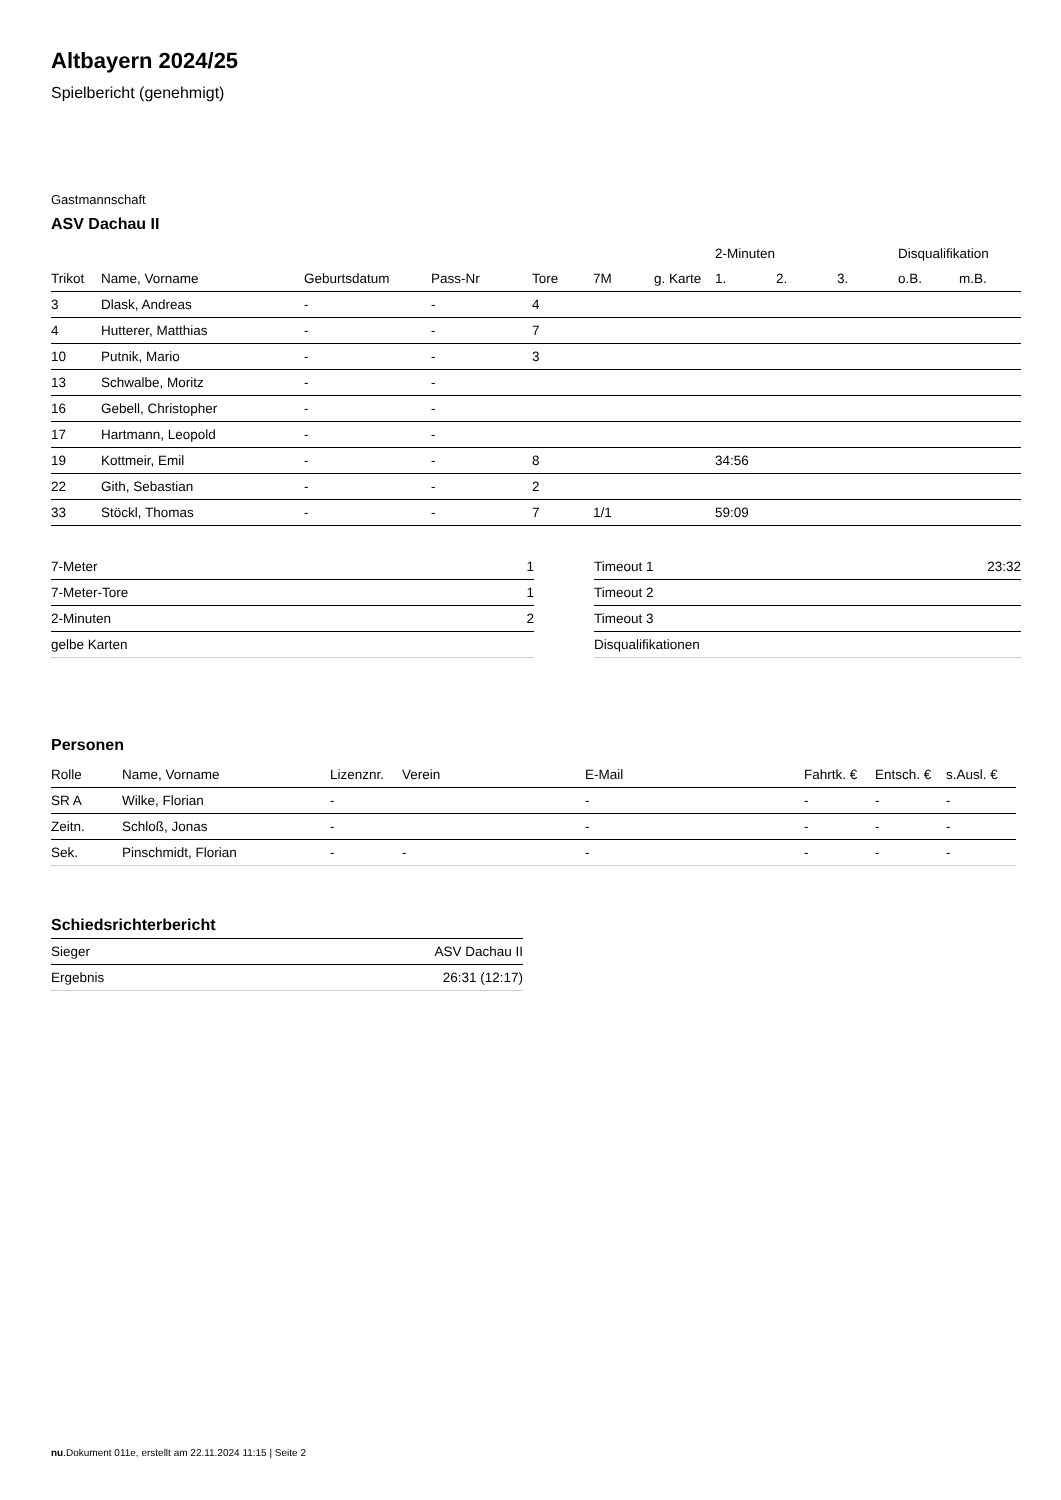Altbayern 2024/25
Spielbericht (genehmigt)
Gastmannschaft
ASV Dachau II
| | | | | | | | 2-Minuten | | | Disqualifikation | |
| --- | --- | --- | --- | --- | --- | --- | --- | --- | --- | --- | --- |
| Trikot | Name, Vorname | Geburtsdatum | Pass-Nr | Tore | 7M | g. Karte | 1. | 2. | 3. | o.B. | m.B. |
| 3 | Dlask, Andreas | - | - | 4 | | | | | | | |
| 4 | Hutterer, Matthias | - | - | 7 | | | | | | | |
| 10 | Putnik, Mario | - | - | 3 | | | | | | | |
| 13 | Schwalbe, Moritz | - | - | | | | | | | | |
| 16 | Gebell, Christopher | - | - | | | | | | | | |
| 17 | Hartmann, Leopold | - | - | | | | | | | | |
| 19 | Kottmeir, Emil | - | - | 8 | | | 34:56 | | | | |
| 22 | Gith, Sebastian | - | - | 2 | | | | | | | |
| 33 | Stöckl, Thomas | - | - | 7 | 1/1 | | 59:09 | | | | |
| 7-Meter | 1 |
| 7-Meter-Tore | 1 |
| 2-Minuten | 2 |
| gelbe Karten | |
| Timeout 1 | 23:32 |
| Timeout 2 | |
| Timeout 3 | |
| Disqualifikationen | |
Personen
| Rolle | Name, Vorname | Lizenznr. | Verein | E-Mail | Fahrtk. € | Entsch. € | s.Ausl. € |
| --- | --- | --- | --- | --- | --- | --- | --- |
| SR A | Wilke, Florian | - | | - | - | - | - |
| Zeitn. | Schloß, Jonas | - | | - | - | - | - |
| Sek. | Pinschmidt, Florian | - | - | - | - | - | - |
Schiedsrichterbericht
| Sieger | ASV Dachau II |
| Ergebnis | 26:31 (12:17) |
nu.Dokument 011e, erstellt am 22.11.2024 11:15 | Seite 2